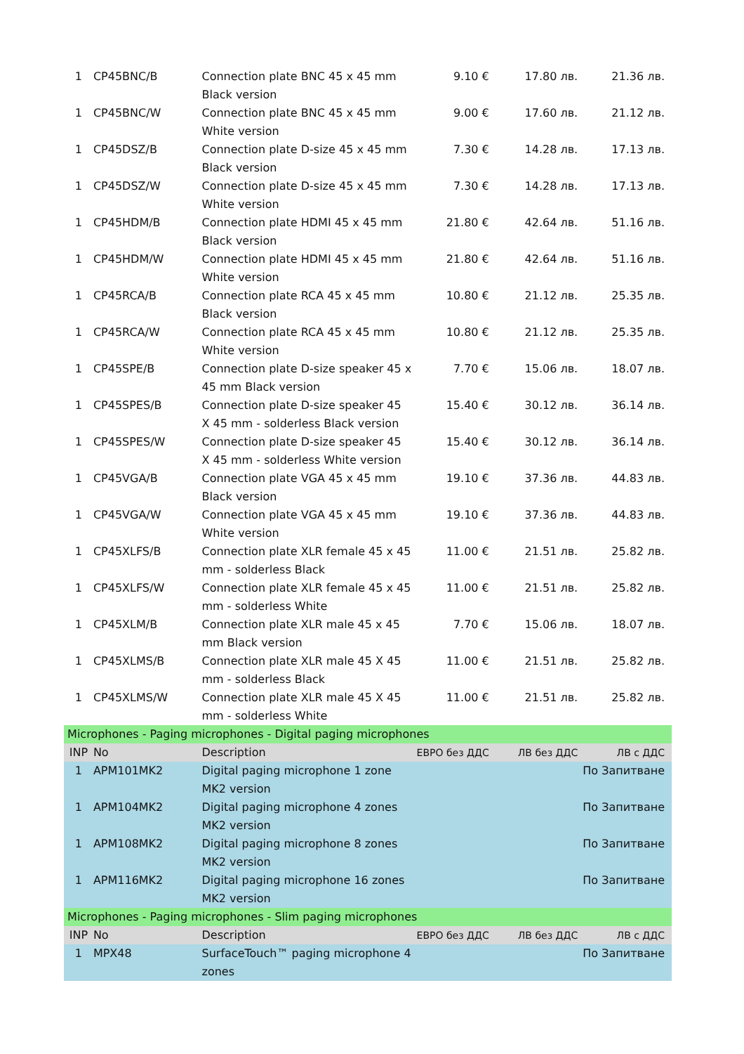| 1 | CP45BNC/B | Connection plate BNC 45 x 45 mm Black version | 9.10 € | 17.80 лв. | 21.36 лв. |
| 1 | CP45BNC/W | Connection plate BNC 45 x 45 mm White version | 9.00 € | 17.60 лв. | 21.12 лв. |
| 1 | CP45DSZ/B | Connection plate D-size 45 x 45 mm Black version | 7.30 € | 14.28 лв. | 17.13 лв. |
| 1 | CP45DSZ/W | Connection plate D-size 45 x 45 mm White version | 7.30 € | 14.28 лв. | 17.13 лв. |
| 1 | CP45HDM/B | Connection plate HDMI 45 x 45 mm Black version | 21.80 € | 42.64 лв. | 51.16 лв. |
| 1 | CP45HDM/W | Connection plate HDMI 45 x 45 mm White version | 21.80 € | 42.64 лв. | 51.16 лв. |
| 1 | CP45RCA/B | Connection plate RCA 45 x 45 mm Black version | 10.80 € | 21.12 лв. | 25.35 лв. |
| 1 | CP45RCA/W | Connection plate RCA 45 x 45 mm White version | 10.80 € | 21.12 лв. | 25.35 лв. |
| 1 | CP45SPE/B | Connection plate D-size speaker 45 x 45 mm Black version | 7.70 € | 15.06 лв. | 18.07 лв. |
| 1 | CP45SPES/B | Connection plate D-size speaker 45 X 45 mm - solderless Black version | 15.40 € | 30.12 лв. | 36.14 лв. |
| 1 | CP45SPES/W | Connection plate D-size speaker 45 X 45 mm - solderless White version | 15.40 € | 30.12 лв. | 36.14 лв. |
| 1 | CP45VGA/B | Connection plate VGA 45 x 45 mm Black version | 19.10 € | 37.36 лв. | 44.83 лв. |
| 1 | CP45VGA/W | Connection plate VGA 45 x 45 mm White version | 19.10 € | 37.36 лв. | 44.83 лв. |
| 1 | CP45XLFS/B | Connection plate XLR female 45 x 45 mm - solderless Black | 11.00 € | 21.51 лв. | 25.82 лв. |
| 1 | CP45XLFS/W | Connection plate XLR female 45 x 45 mm - solderless White | 11.00 € | 21.51 лв. | 25.82 лв. |
| 1 | CP45XLM/B | Connection plate XLR male 45 x 45 mm Black version | 7.70 € | 15.06 лв. | 18.07 лв. |
| 1 | CP45XLMS/B | Connection plate XLR male 45 X 45 mm - solderless Black | 11.00 € | 21.51 лв. | 25.82 лв. |
| 1 | CP45XLMS/W | Connection plate XLR male 45 X 45 mm - solderless White | 11.00 € | 21.51 лв. | 25.82 лв. |
| Microphones - Paging microphones - Digital paging microphones | | | | | |
| INP | No | Description | ЕВРО без ДДС | ЛВ без ДДС | ЛВ с ДДС |
| 1 | APM101MK2 | Digital paging microphone 1 zone MK2 version | | | По Запитване |
| 1 | APM104MK2 | Digital paging microphone 4 zones MK2 version | | | По Запитване |
| 1 | APM108MK2 | Digital paging microphone 8 zones MK2 version | | | По Запитване |
| 1 | APM116MK2 | Digital paging microphone 16 zones MK2 version | | | По Запитване |
| Microphones - Paging microphones - Slim paging microphones | | | | | |
| INP | No | Description | ЕВРО без ДДС | ЛВ без ДДС | ЛВ с ДДС |
| 1 | MPX48 | SurfaceTouch™ paging microphone 4 zones | | | По Запитване |